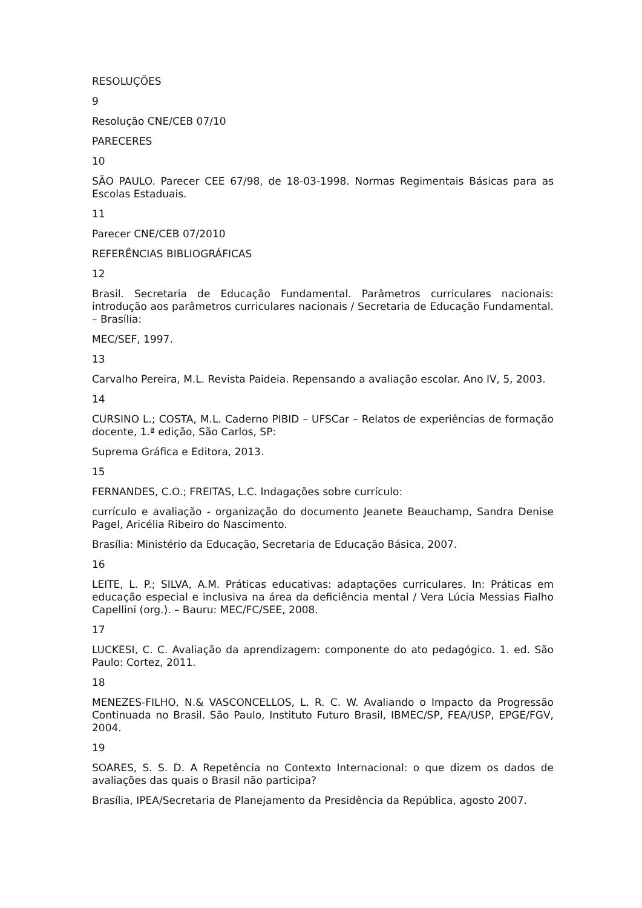RESOLUÇÕES
9
Resolução CNE/CEB 07/10
PARECERES
10
SÃO PAULO. Parecer CEE 67/98, de 18-03-1998. Normas Regimentais Básicas para as Escolas Estaduais.
11
Parecer CNE/CEB 07/2010
REFERÊNCIAS BIBLIOGRÁFICAS
12
Brasil. Secretaria de Educação Fundamental. Parâmetros curriculares nacionais: introdução aos parâmetros curriculares nacionais / Secretaria de Educação Fundamental. – Brasília:
MEC/SEF, 1997.
13
Carvalho Pereira, M.L. Revista Paideia. Repensando a avaliação escolar. Ano IV, 5, 2003.
14
CURSINO L.; COSTA, M.L. Caderno PIBID – UFSCar – Relatos de experiências de formação docente, 1.ª edição, São Carlos, SP:
Suprema Gráfica e Editora, 2013.
15
FERNANDES, C.O.; FREITAS, L.C. Indagações sobre currículo:
currículo e avaliação - organização do documento Jeanete Beauchamp, Sandra Denise Pagel, Aricélia Ribeiro do Nascimento.
Brasília: Ministério da Educação, Secretaria de Educação Básica, 2007.
16
LEITE, L. P.; SILVA, A.M. Práticas educativas: adaptações curriculares. In: Práticas em educação especial e inclusiva na área da deficiência mental / Vera Lúcia Messias Fialho Capellini (org.). – Bauru: MEC/FC/SEE, 2008.
17
LUCKESI, C. C. Avaliação da aprendizagem: componente do ato pedagógico. 1. ed. São Paulo: Cortez, 2011.
18
MENEZES-FILHO, N.& VASCONCELLOS, L. R. C. W. Avaliando o Impacto da Progressão Continuada no Brasil. São Paulo, Instituto Futuro Brasil, IBMEC/SP, FEA/USP, EPGE/FGV, 2004.
19
SOARES, S. S. D. A Repetência no Contexto Internacional: o que dizem os dados de avaliações das quais o Brasil não participa?
Brasília, IPEA/Secretaria de Planejamento da Presidência da República, agosto 2007.